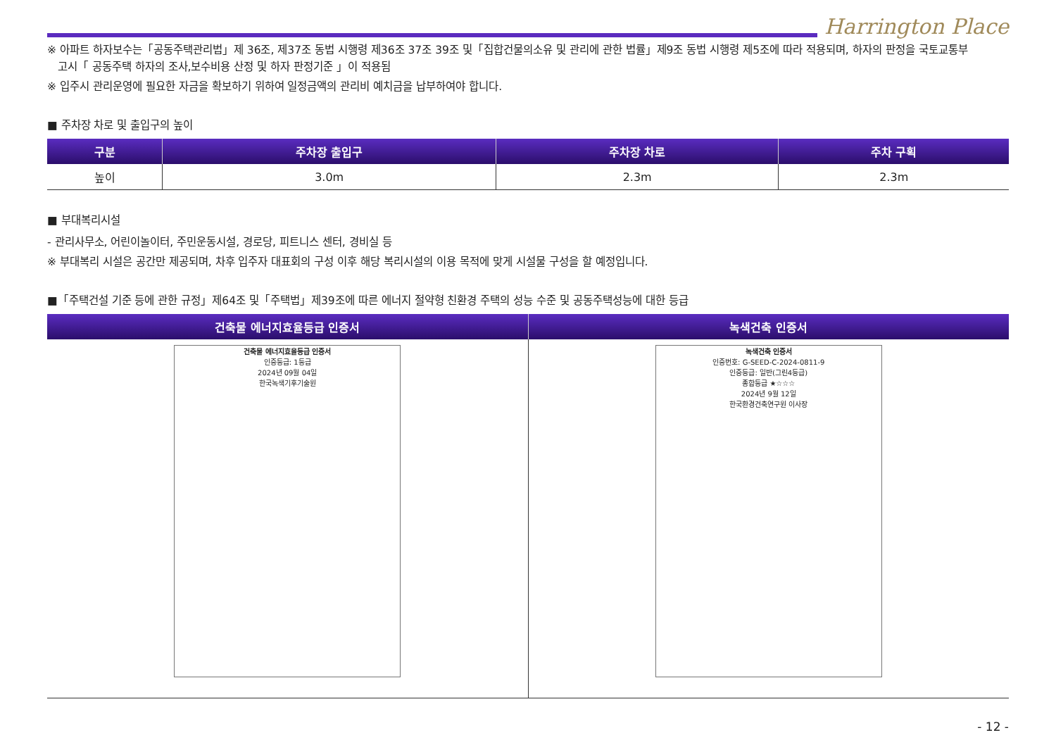Harrington Place
※ 아파트 하자보수는「공동주택관리법」제 36조, 제37조 동법 시행령 제36조 37조 39조 및「집합건물의소유 및 관리에 관한 법률」제9조 동법 시행령 제5조에 따라 적용되며, 하자의 판정을 국토교통부
고시「 공동주택 하자의 조사,보수비용 산정 및 하자 판정기준 」이 적용됨
※ 입주시 관리운영에 필요한 자금을 확보하기 위하여 일정금액의 관리비 예치금을 납부하여야 합니다.
■ 주차장 차로 및 출입구의 높이
| 구분 | 주차장 출입구 | 주차장 차로 | 주차 구획 |
| --- | --- | --- | --- |
| 높이 | 3.0m | 2.3m | 2.3m |
■ 부대복리시설
- 관리사무소, 어린이놀이터, 주민운동시설, 경로당, 피트니스 센터, 경비실 등
※ 부대복리 시설은 공간만 제공되며, 차후 입주자 대표회의 구성 이후 해당 복리시설의 이용 목적에 맞게 시설물 구성을 할 예정입니다.
■「주택건설 기준 등에 관한 규정」제64조 및「주택법」제39조에 따른 에너지 절약형 친환경 주택의 성능 수준 및 공동주택성능에 대한 등급
| 건축물 에너지효율등급 인증서 | 녹색건축 인증서 |
| --- | --- |
| 건축물 에너지효율등급 인증서 인증등급: 1등급 2024년 09월 04일 한국녹색기후기술원 | 녹색건축 인증서 인증번호: G-SEED-C-2024-0811-9 인증등급: 일반(그린4등급) 종합등급 ★☆☆☆ 2024년 9월 12일 한국환경건축연구원 이사장 |
- 12 -